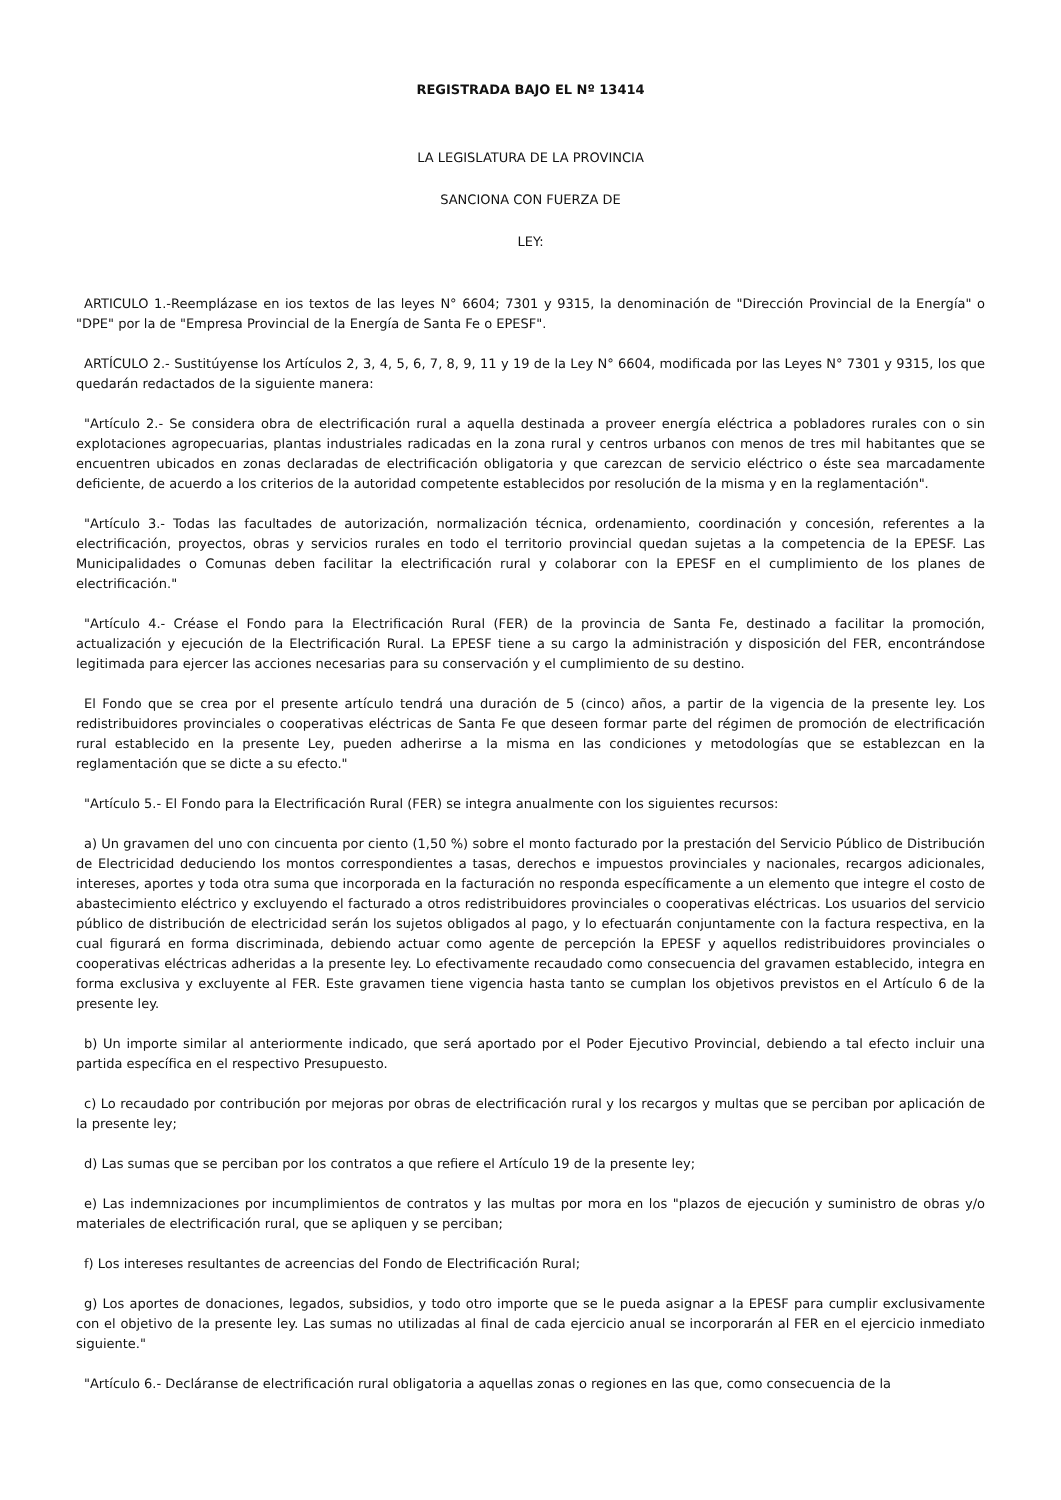REGISTRADA BAJO EL Nº 13414
LA LEGISLATURA DE LA PROVINCIA
SANCIONA CON FUERZA DE
LEY:
ARTICULO 1.-Reemplázase en ios textos de las leyes N° 6604; 7301 y 9315, la denominación de "Dirección Provincial de la Energía" o "DPE" por la de "Empresa Provincial de la Energía de Santa Fe o EPESF".
ARTÍCULO 2.- Sustitúyense los Artículos 2, 3, 4, 5, 6, 7, 8, 9, 11 y 19 de la Ley N° 6604, modificada por las Leyes N° 7301 y 9315, los que quedarán redactados de la siguiente manera:
"Artículo 2.- Se considera obra de electrificación rural a aquella destinada a proveer energía eléctrica a pobladores rurales con o sin explotaciones agropecuarias, plantas industriales radicadas en la zona rural y centros urbanos con menos de tres mil habitantes que se encuentren ubicados en zonas declaradas de electrificación obligatoria y que carezcan de servicio eléctrico o éste sea marcadamente deficiente, de acuerdo a los criterios de la autoridad competente establecidos por resolución de la misma y en la reglamentación".
"Artículo 3.- Todas las facultades de autorización, normalización técnica, ordenamiento, coordinación y concesión, referentes a la electrificación, proyectos, obras y servicios rurales en todo el territorio provincial quedan sujetas a la competencia de la EPESF. Las Municipalidades o Comunas deben facilitar la electrificación rural y colaborar con la EPESF en el cumplimiento de los planes de electrificación."
"Artículo 4.- Créase el Fondo para la Electrificación Rural (FER) de la provincia de Santa Fe, destinado a facilitar la promoción, actualización y ejecución de la Electrificación Rural. La EPESF tiene a su cargo la administración y disposición del FER, encontrándose legitimada para ejercer las acciones necesarias para su conservación y el cumplimiento de su destino.
El Fondo que se crea por el presente artículo tendrá una duración de 5 (cinco) años, a partir de la vigencia de la presente ley. Los redistribuidores provinciales o cooperativas eléctricas de Santa Fe que deseen formar parte del régimen de promoción de electrificación rural establecido en la presente Ley, pueden adherirse a la misma en las condiciones y metodologías que se establezcan en la reglamentación que se dicte a su efecto."
"Artículo 5.- El Fondo para la Electrificación Rural (FER) se integra anualmente con los siguientes recursos:
a) Un gravamen del uno con cincuenta por ciento (1,50 %) sobre el monto facturado por la prestación del Servicio Público de Distribución de Electricidad deduciendo los montos correspondientes a tasas, derechos e impuestos provinciales y nacionales, recargos adicionales, intereses, aportes y toda otra suma que incorporada en la facturación no responda específicamente a un elemento que integre el costo de abastecimiento eléctrico y excluyendo el facturado a otros redistribuidores provinciales o cooperativas eléctricas. Los usuarios del servicio público de distribución de electricidad serán los sujetos obligados al pago, y lo efectuarán conjuntamente con la factura respectiva, en la cual figurará en forma discriminada, debiendo actuar como agente de percepción la EPESF y aquellos redistribuidores provinciales o cooperativas eléctricas adheridas a la presente ley. Lo efectivamente recaudado como consecuencia del gravamen establecido, integra en forma exclusiva y excluyente al FER. Este gravamen tiene vigencia hasta tanto se cumplan los objetivos previstos en el Artículo 6 de la presente ley.
b) Un importe similar al anteriormente indicado, que será aportado por el Poder Ejecutivo Provincial, debiendo a tal efecto incluir una partida específica en el respectivo Presupuesto.
c) Lo recaudado por contribución por mejoras por obras de electrificación rural y los recargos y multas que se perciban por aplicación de la presente ley;
d) Las sumas que se perciban por los contratos a que refiere el Artículo 19 de la presente ley;
e) Las indemnizaciones por incumplimientos de contratos y las multas por mora en los "plazos de ejecución y suministro de obras y/o materiales de electrificación rural, que se apliquen y se perciban;
f) Los intereses resultantes de acreencias del Fondo de Electrificación Rural;
g) Los aportes de donaciones, legados, subsidios, y todo otro importe que se le pueda asignar a la EPESF para cumplir exclusivamente con el objetivo de la presente ley. Las sumas no utilizadas al final de cada ejercicio anual se incorporarán al FER en el ejercicio inmediato siguiente."
"Artículo 6.- Decláranse de electrificación rural obligatoria a aquellas zonas o regiones en las que, como consecuencia de la